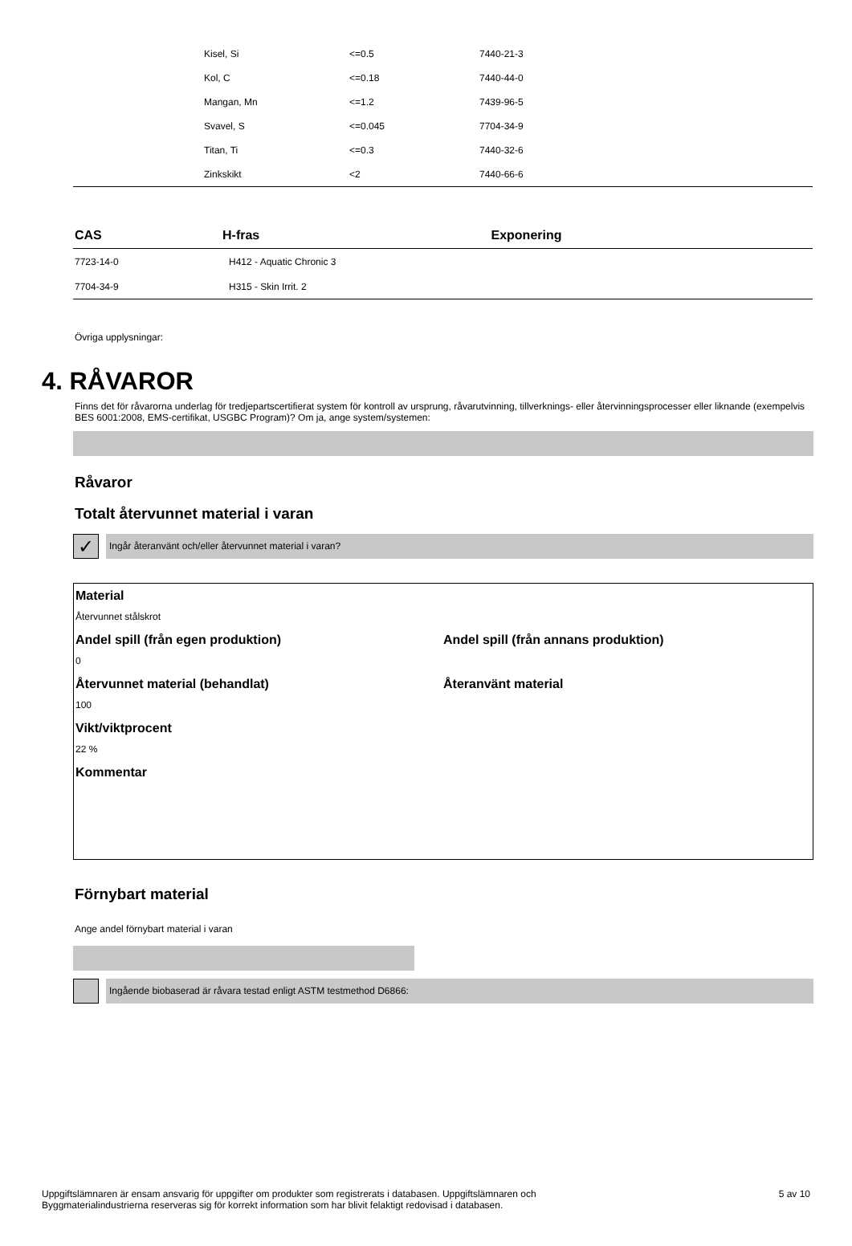| | Kisel, Si | <=0.5 | 7440-21-3 |
| | Kol, C | <=0.18 | 7440-44-0 |
| | Mangan, Mn | <=1.2 | 7439-96-5 |
| | Svavel, S | <=0.045 | 7704-34-9 |
| | Titan, Ti | <=0.3 | 7440-32-6 |
| | Zinkskikt | <2 | 7440-66-6 |
| CAS | H-fras | Exponering |
| --- | --- | --- |
| 7723-14-0 | H412 - Aquatic Chronic 3 | |
| 7704-34-9 | H315 - Skin Irrit. 2 | |
Övriga upplysningar:
4. RÅVAROR
Finns det för råvarorna underlag för tredjepartscertifierat system för kontroll av ursprung, råvarutvinning, tillverknings- eller återvinningsprocesser eller liknande (exempelvis BES 6001:2008, EMS-certifikat, USGBC Program)? Om ja, ange system/systemen:
Råvaror
Totalt återvunnet material i varan
✓
Ingår återanvänt och/eller återvunnet material i varan?
Material
Återvunnet stålskrot
Andel spill (från egen produktion)
0
Andel spill (från annans produktion)
Återvunnet material (behandlat)
100
Återanvänt material
Vikt/viktprocent
22 %
Kommentar
Förnybart material
Ange andel förnybart material i varan
Ingående biobaserad är råvara testad enligt ASTM testmethod D6866:
Uppgiftslämnaren är ensam ansvarig för uppgifter om produkter som registrerats i databasen. Uppgiftslämnaren och
Byggmaterialindustrierna reserveras sig för korrekt information som har blivit felaktigt redovisad i databasen.
5 av 10